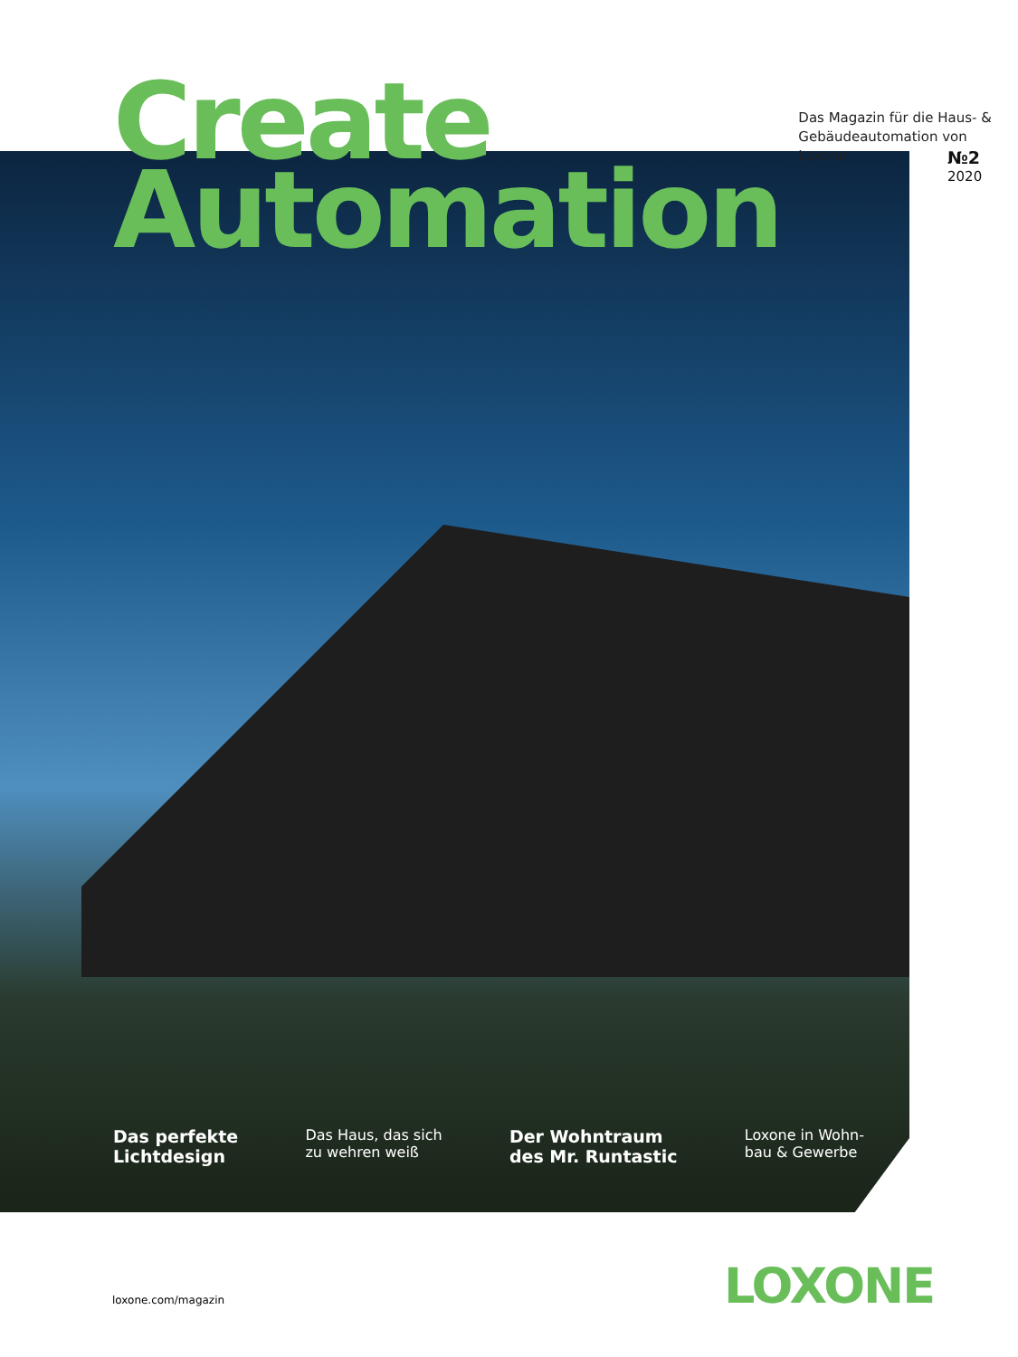Create
Automation
Das Magazin für die Haus- &
Gebäudeautomation von Loxone
№2
2020
Das perfekte
Lichtdesign
Das Haus, das sich
zu wehren weiß
Der Wohntraum
des Mr. Runtastic
Loxone in Wohn-
bau & Gewerbe
loxone.com/magazin LOXONE